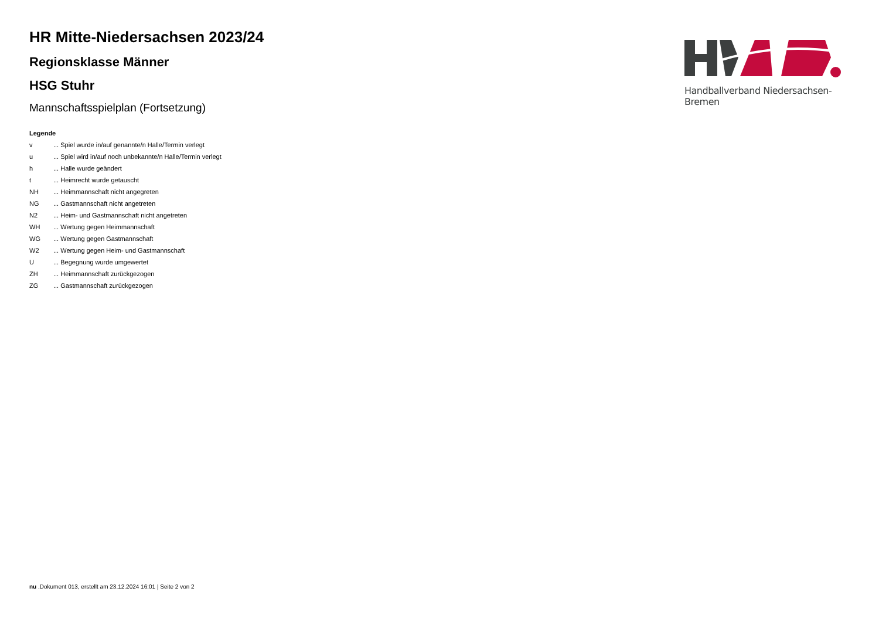HR Mitte-Niedersachsen 2023/24
Regionsklasse Männer
HSG Stuhr
Mannschaftsspielplan (Fortsetzung)
Legende
v... Spiel wurde in/auf genannte/n Halle/Termin verlegt
u... Spiel wird in/auf noch unbekannte/n Halle/Termin verlegt
h... Halle wurde geändert
t... Heimrecht wurde getauscht
NH... Heimmannschaft nicht angegreten
NG... Gastmannschaft nicht angetreten
N2... Heim- und Gastmannschaft nicht angetreten
WH... Wertung gegen Heimmannschaft
WG... Wertung gegen Gastmannschaft
W2... Wertung gegen Heim- und Gastmannschaft
U... Begegnung wurde umgewertet
ZH... Heimmannschaft zurückgezogen
ZG... Gastmannschaft zurückgezogen
Handballverband Niedersachsen-Bremen
nu .Dokument 013, erstellt am 23.12.2024 16:01 | Seite 2 von 2